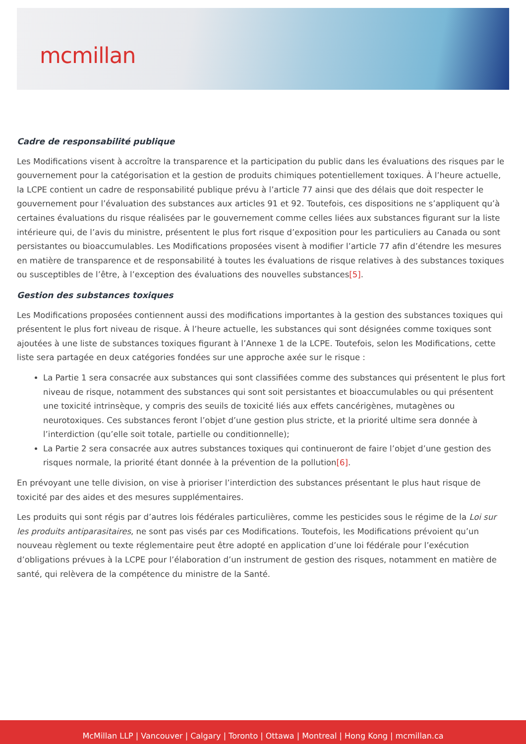mcmillan
Cadre de responsabilité publique
Les Modifications visent à accroître la transparence et la participation du public dans les évaluations des risques par le gouvernement pour la catégorisation et la gestion de produits chimiques potentiellement toxiques. À l’heure actuelle, la LCPE contient un cadre de responsabilité publique prévu à l’article 77 ainsi que des délais que doit respecter le gouvernement pour l’évaluation des substances aux articles 91 et 92. Toutefois, ces dispositions ne s’appliquent qu’à certaines évaluations du risque réalisées par le gouvernement comme celles liées aux substances figurant sur la liste intérieure qui, de l’avis du ministre, présentent le plus fort risque d’exposition pour les particuliers au Canada ou sont persistantes ou bioaccumulables. Les Modifications proposées visent à modifier l’article 77 afin d’étendre les mesures en matière de transparence et de responsabilité à toutes les évaluations de risque relatives à des substances toxiques ou susceptibles de l’être, à l’exception des évaluations des nouvelles substances[5].
Gestion des substances toxiques
Les Modifications proposées contiennent aussi des modifications importantes à la gestion des substances toxiques qui présentent le plus fort niveau de risque. À l’heure actuelle, les substances qui sont désignées comme toxiques sont ajoutées à une liste de substances toxiques figurant à l’Annexe 1 de la LCPE. Toutefois, selon les Modifications, cette liste sera partagée en deux catégories fondées sur une approche axée sur le risque :
La Partie 1 sera consacrée aux substances qui sont classifiées comme des substances qui présentent le plus fort niveau de risque, notamment des substances qui sont soit persistantes et bioaccumulables ou qui présentent une toxicité intrinsèque, y compris des seuils de toxicité liés aux effets cancérigènes, mutagènes ou neurotoxiques. Ces substances feront l’objet d’une gestion plus stricte, et la priorité ultime sera donnée à l’interdiction (qu’elle soit totale, partielle ou conditionnelle);
La Partie 2 sera consacrée aux autres substances toxiques qui continueront de faire l’objet d’une gestion des risques normale, la priorité étant donnée à la prévention de la pollution[6].
En prévoyant une telle division, on vise à prioriser l’interdiction des substances présentant le plus haut risque de toxicité par des aides et des mesures supplémentaires.
Les produits qui sont régis par d’autres lois fédérales particulières, comme les pesticides sous le régime de la Loi sur les produits antiparasitaires, ne sont pas visés par ces Modifications. Toutefois, les Modifications prévoient qu’un nouveau règlement ou texte réglementaire peut être adopté en application d’une loi fédérale pour l’exécution d’obligations prévues à la LCPE pour l’élaboration d’un instrument de gestion des risques, notamment en matière de santé, qui relèvera de la compétence du ministre de la Santé.
McMillan LLP | Vancouver | Calgary | Toronto | Ottawa | Montreal | Hong Kong | mcmillan.ca